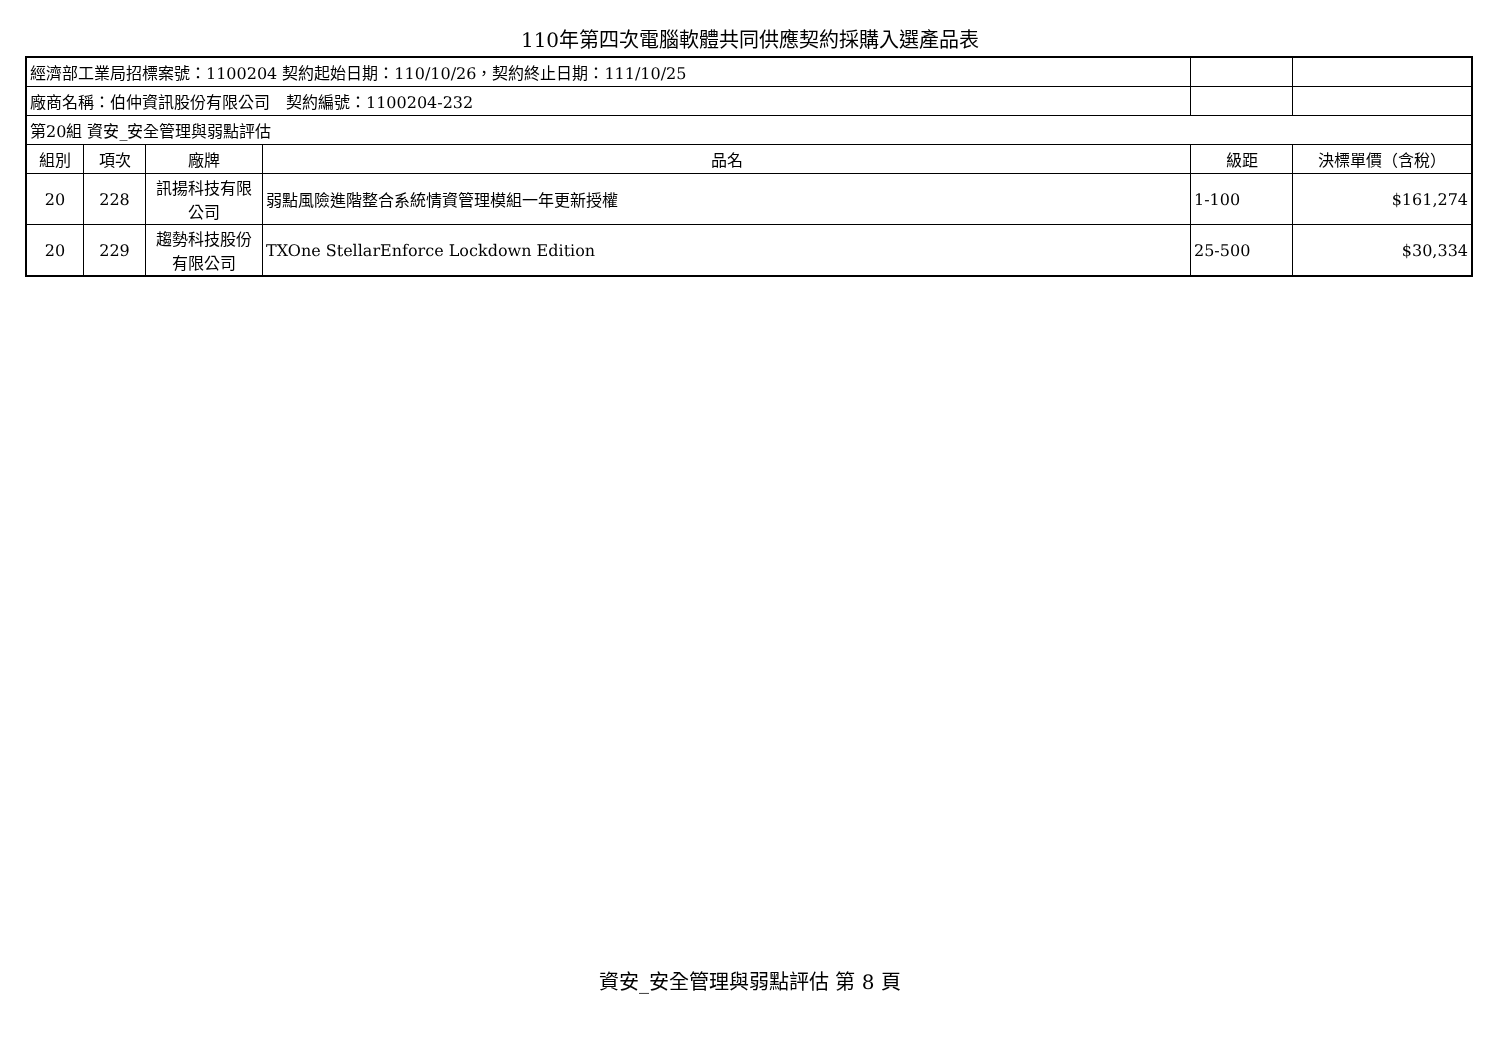110年第四次電腦軟體共同供應契約採購入選產品表
| 經濟部工業局招標案號：1100204 契約起始日期：110/10/26，契約終止日期：111/10/25 | | | | | |
| 廠商名稱：伯仲資訊股份有限公司 契約編號：1100204-232 | | | | | |
| 第20組 資安_安全管理與弱點評估 | | | | | |
| 組別 | 項次 | 廠牌 | 品名 | 級距 | 決標單價（含稅） |
| 20 | 228 | 訊揚科技有限公司 | 弱點風險進階整合系統情資管理模組一年更新授權 | 1-100 | $161,274 |
| 20 | 229 | 趨勢科技股份有限公司 | TXOne StellarEnforce Lockdown Edition | 25-500 | $30,334 |
資安_安全管理與弱點評估 第 8 頁